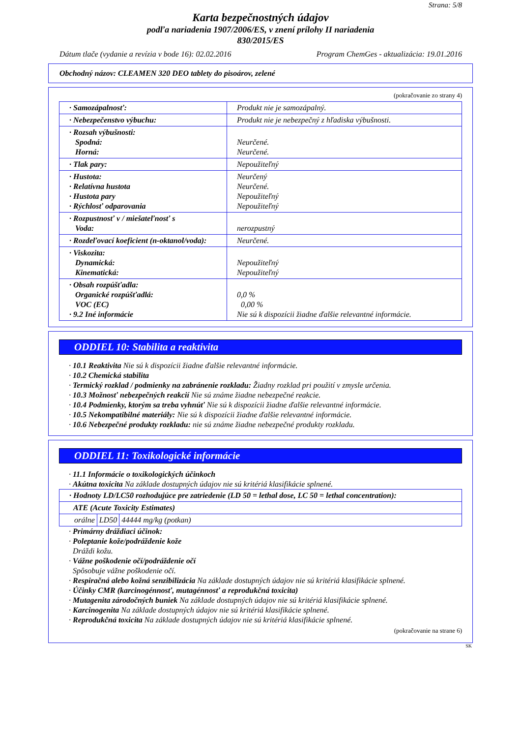Strana: 5/8
Karta bezpečnostných údajov
podľa nariadenia 1907/2006/ES, v znení prílohy II nariadenia
830/2015/ES
Dátum tlače (vydanie a revízia v bode 16): 02.02.2016 Program ChemGes - aktualizácia: 19.01.2016
Obchodný názov: CLEAMEN 320 DEO tablety do pisoárov, zelené
(pokračovanie zo strany 4)
| · Samozápalnosť: | Produkt nie je samozápalný. |
| · Nebezpečenstvo výbuchu: | Produkt nie je nebezpečný z hľadiska výbušnosti. |
| · Rozsah výbušnosti: Spodná: Horná: | Neurčené. Neurčené. |
| · Tlak pary: | Nepoužiteľný |
| · Hustota: · Relatívna hustota · Hustota pary · Rýchlosť odparovania | Neurčený Neurčené. Nepoužiteľný Nepoužiteľný |
| · Rozpustnosť v / miešateľnosť s Voda: | nerozpustný |
| · Rozdeľovací koeficient (n-oktanol/voda): | Neurčené. |
| · Viskozita: Dynamická: Kinematická: | Nepoužiteľný Nepoužiteľný |
| · Obsah rozpúšťadla: Organické rozpúšťadlá: VOC (EC) · 9.2 Iné informácie | 0,0 % 0,00 % Nie sú k dispozícii žiadne ďalšie relevantné informácie. |
ODDIEL 10: Stabilita a reaktivita
· 10.1 Reaktivita Nie sú k dispozícii žiadne ďalšie relevantné informácie.
· 10.2 Chemická stabilita
· Termický rozklad / podmienky na zabránenie rozkladu: Žiadny rozklad pri použití v zmysle určenia.
· 10.3 Možnosť nebezpečných reakcií Nie sú známe žiadne nebezpečné reakcie.
· 10.4 Podmienky, ktorým sa treba vyhnúť Nie sú k dispozícii žiadne ďalšie relevantné informácie.
· 10.5 Nekompatibilné materiály: Nie sú k dispozícii žiadne ďalšie relevantné informácie.
· 10.6 Nebezpečné produkty rozkladu: nie sú známe žiadne nebezpečné produkty rozkladu.
ODDIEL 11: Toxikologické informácie
· 11.1 Informácie o toxikologických účinkoch
· Akútna toxicita Na základe dostupných údajov nie sú kritériá klasifikácie splnené.
| · Hodnoty LD/LC50 rozhodujúce pre zatriedenie (LD 50 = lethal dose, LC 50 = lethal concentration): |
| ATE (Acute Toxicity Estimates) |
| / orálne / LD50 / 44444 mg/kg (potkan) / |
· Primárny dráždiaci účinok:
· Poleptanie kože/podráždenie kože
Dráždi kožu.
· Vážne poškodenie očí/podráždenie očí
Spôsobuje vážne poškodenie očí.
· Respiračná alebo kožná senzibilizácia Na základe dostupných údajov nie sú kritériá klasifikácie splnené.
· Účinky CMR (karcinogénnosť, mutagénnosť a reprodukčná toxicita)
· Mutagenita zárodočných buniek Na základe dostupných údajov nie sú kritériá klasifikácie splnené.
· Karcinogenita Na základe dostupných údajov nie sú kritériá klasifikácie splnené.
· Reprodukčná toxicita Na základe dostupných údajov nie sú kritériá klasifikácie splnené.
(pokračovanie na strane 6)
SK